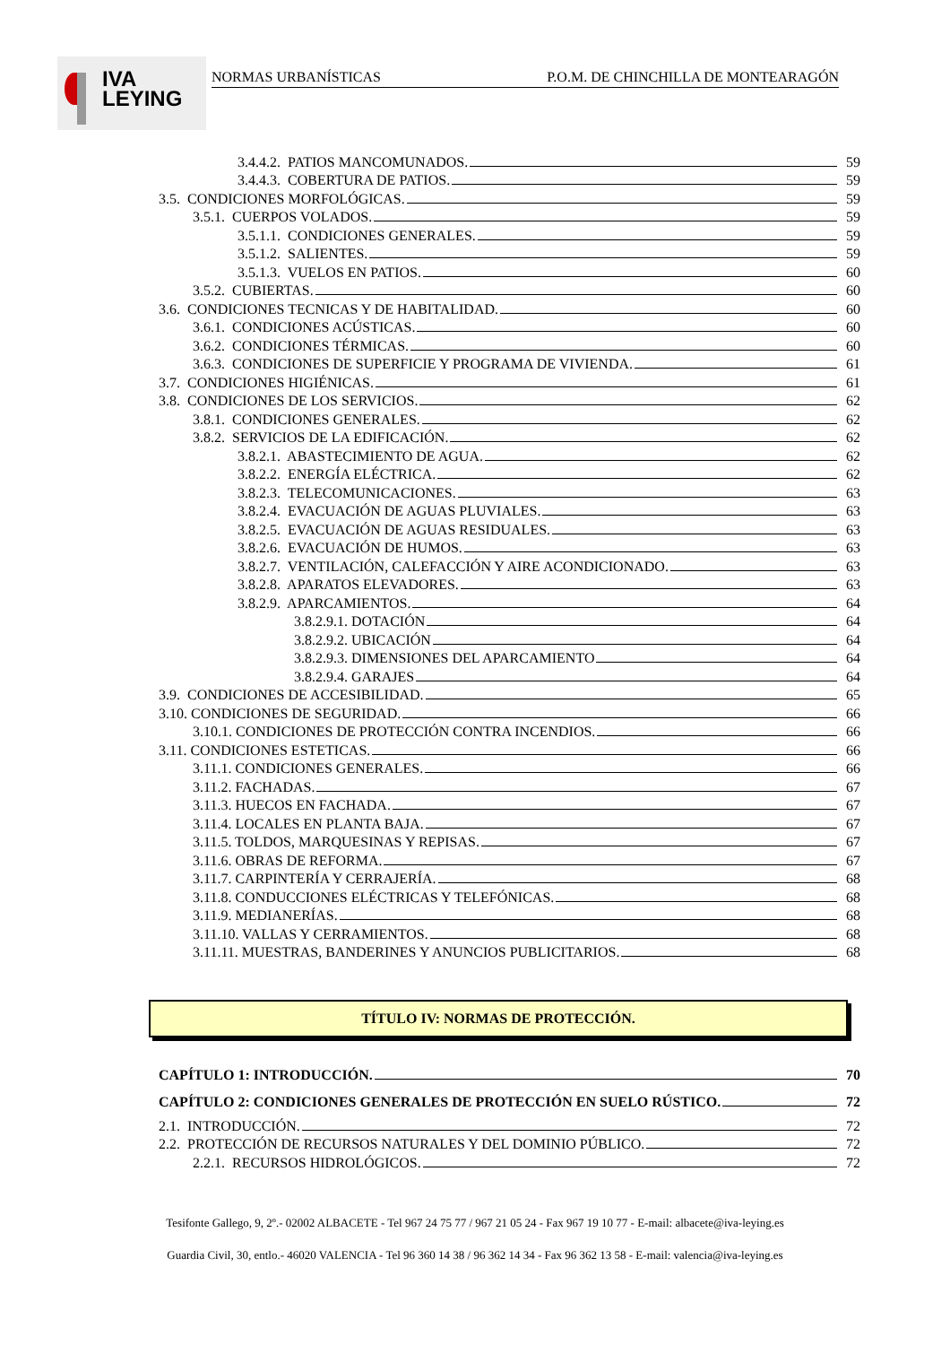IVA
LEYING
NORMAS URBANÍSTICAS P.O.M. DE CHINCHILLA DE MONTEARAGÓN
3.4.4.2. PATIOS MANCOMUNADOS. 59
3.4.4.3. COBERTURA DE PATIOS. 59
3.5. CONDICIONES MORFOLÓGICAS. 59
3.5.1. CUERPOS VOLADOS. 59
3.5.1.1. CONDICIONES GENERALES. 59
3.5.1.2. SALIENTES. 59
3.5.1.3. VUELOS EN PATIOS. 60
3.5.2. CUBIERTAS. 60
3.6. CONDICIONES TECNICAS Y DE HABITALIDAD. 60
3.6.1. CONDICIONES ACÚSTICAS. 60
3.6.2. CONDICIONES TÉRMICAS. 60
3.6.3. CONDICIONES DE SUPERFICIE Y PROGRAMA DE VIVIENDA. 61
3.7. CONDICIONES HIGIÉNICAS. 61
3.8. CONDICIONES DE LOS SERVICIOS. 62
3.8.1. CONDICIONES GENERALES. 62
3.8.2. SERVICIOS DE LA EDIFICACIÓN. 62
3.8.2.1. ABASTECIMIENTO DE AGUA. 62
3.8.2.2. ENERGÍA ELÉCTRICA. 62
3.8.2.3. TELECOMUNICACIONES. 63
3.8.2.4. EVACUACIÓN DE AGUAS PLUVIALES. 63
3.8.2.5. EVACUACIÓN DE AGUAS RESIDUALES. 63
3.8.2.6. EVACUACIÓN DE HUMOS. 63
3.8.2.7. VENTILACIÓN, CALEFACCIÓN Y AIRE ACONDICIONADO. 63
3.8.2.8. APARATOS ELEVADORES. 63
3.8.2.9. APARCAMIENTOS. 64
3.8.2.9.1. DOTACIÓN 64
3.8.2.9.2. UBICACIÓN 64
3.8.2.9.3. DIMENSIONES DEL APARCAMIENTO 64
3.8.2.9.4. GARAJES 64
3.9. CONDICIONES DE ACCESIBILIDAD. 65
3.10. CONDICIONES DE SEGURIDAD. 66
3.10.1. CONDICIONES DE PROTECCIÓN CONTRA INCENDIOS. 66
3.11. CONDICIONES ESTETICAS. 66
3.11.1. CONDICIONES GENERALES. 66
3.11.2. FACHADAS. 67
3.11.3. HUECOS EN FACHADA. 67
3.11.4. LOCALES EN PLANTA BAJA. 67
3.11.5. TOLDOS, MARQUESINAS Y REPISAS. 67
3.11.6. OBRAS DE REFORMA. 67
3.11.7. CARPINTERÍA Y CERRAJERÍA. 68
3.11.8. CONDUCCIONES ELÉCTRICAS Y TELEFÓNICAS. 68
3.11.9. MEDIANERÍAS. 68
3.11.10. VALLAS Y CERRAMIENTOS. 68
3.11.11. MUESTRAS, BANDERINES Y ANUNCIOS PUBLICITARIOS. 68
TÍTULO IV: NORMAS DE PROTECCIÓN.
CAPÍTULO 1: INTRODUCCIÓN. 70
CAPÍTULO 2: CONDICIONES GENERALES DE PROTECCIÓN EN SUELO RÚSTICO. 72
2.1. INTRODUCCIÓN. 72
2.2. PROTECCIÓN DE RECURSOS NATURALES Y DEL DOMINIO PÚBLICO. 72
2.2.1. RECURSOS HIDROLÓGICOS. 72
Tesifonte Gallego, 9, 2º.- 02002 ALBACETE - Tel 967 24 75 77 / 967 21 05 24 - Fax 967 19 10 77 - E-mail: albacete@iva-leying.es
Guardia Civil, 30, entlo.- 46020 VALENCIA - Tel 96 360 14 38 / 96 362 14 34 - Fax 96 362 13 58 - E-mail: valencia@iva-leying.es